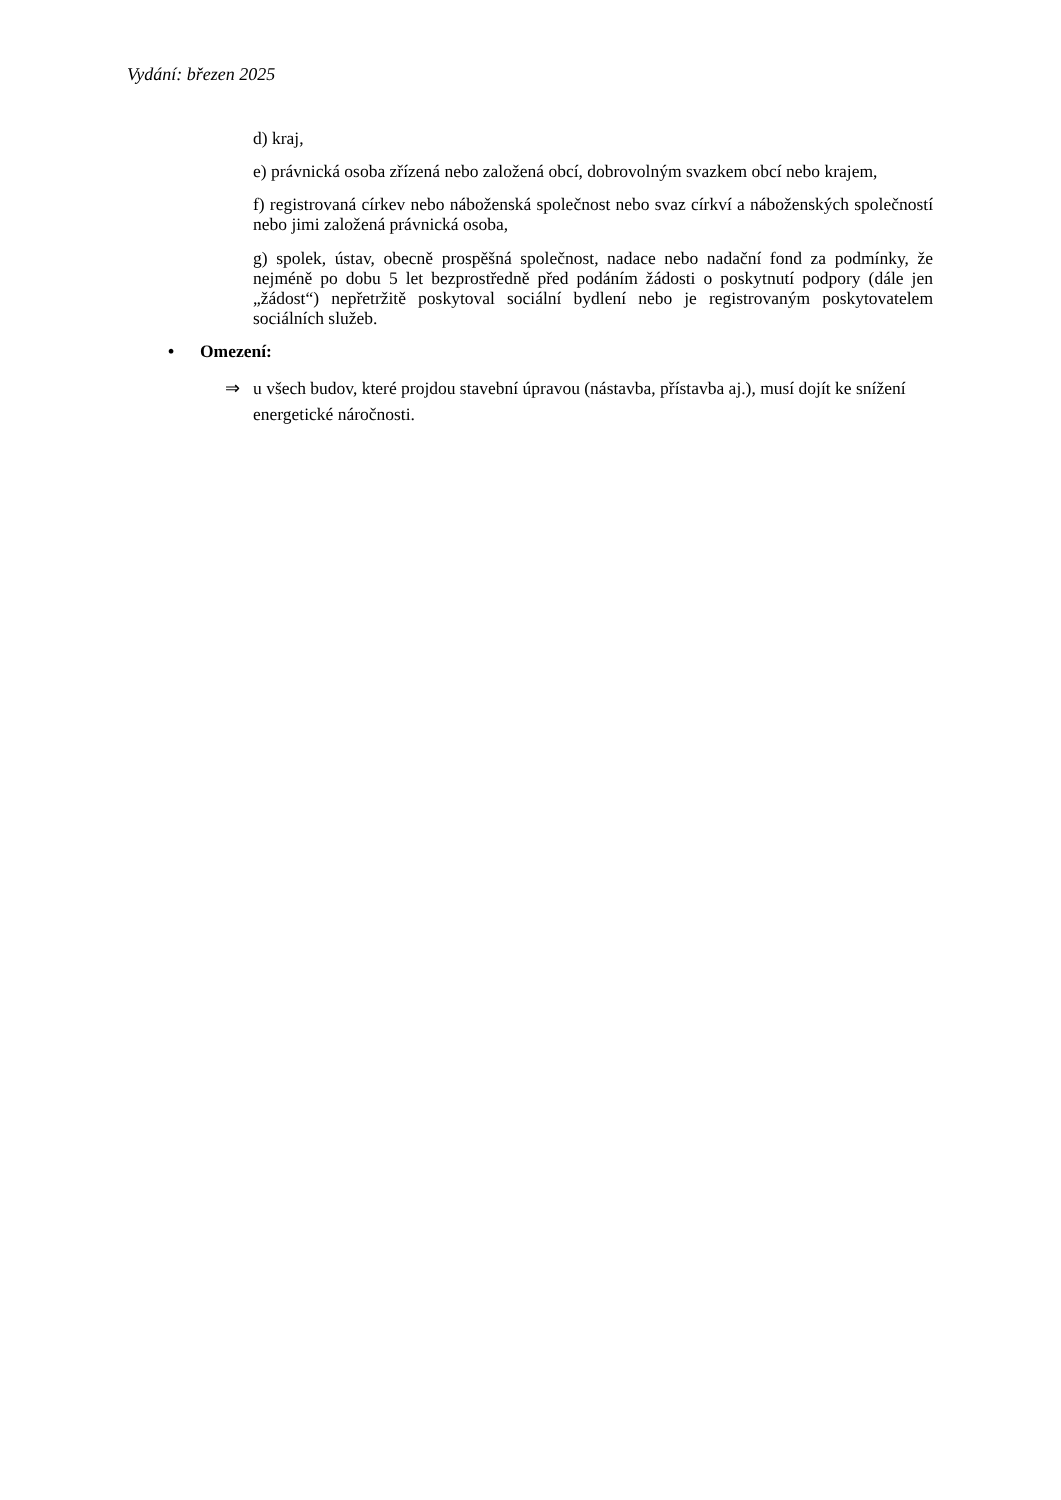Vydání: březen 2025
d) kraj,
e) právnická osoba zřízená nebo založená obcí, dobrovolným svazkem obcí nebo krajem,
f) registrovaná církev nebo náboženská společnost nebo svaz církví a náboženských společností nebo jimi založená právnická osoba,
g) spolek, ústav, obecně prospěšná společnost, nadace nebo nadační fond za podmínky, že nejméně po dobu 5 let bezprostředně před podáním žádosti o poskytnutí podpory (dále jen „žádost“) nepřetržitě poskytoval sociální bydlení nebo je registrovaným poskytovatelem sociálních služeb.
• Omezení:
⇒ u všech budov, které projdou stavební úpravou (nástavba, přístavba aj.), musí dojít ke snížení energetické náročnosti.